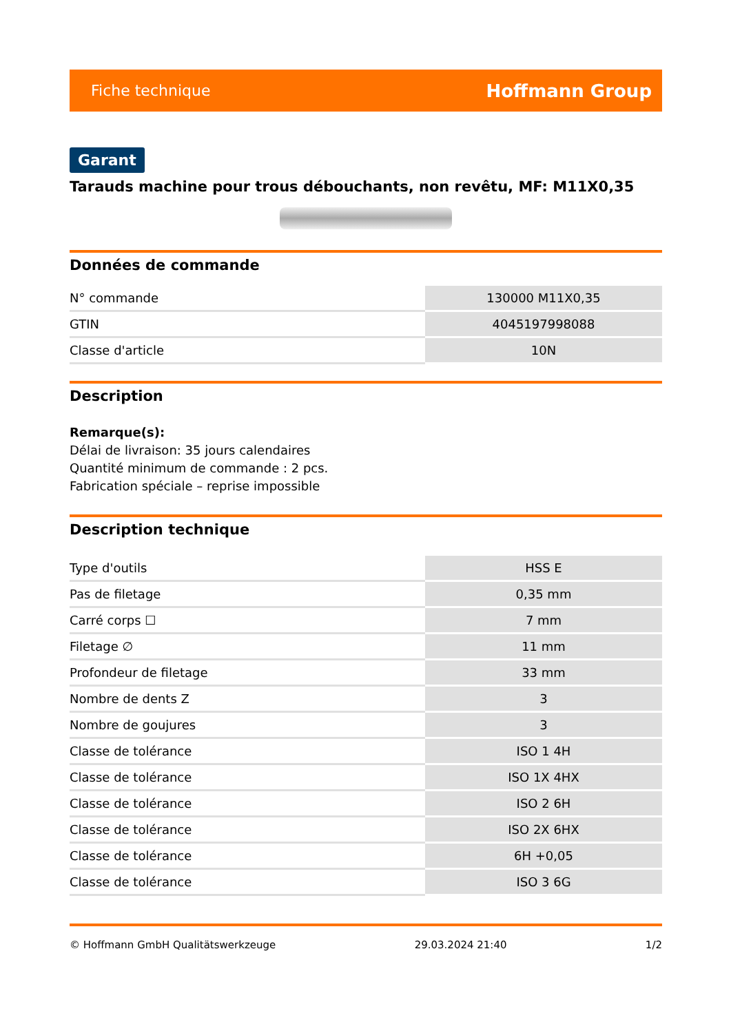Fiche technique Hoffmann Group
Garant
Tarauds machine pour trous débouchants, non revêtu, MF: M11X0,35
Données de commande
| N° commande | 130000 M11X0,35 |
| GTIN | 4045197998088 |
| Classe d'article | 10N |
Description
Remarque(s):
Délai de livraison: 35 jours calendaires
Quantité minimum de commande : 2 pcs.
Fabrication spéciale – reprise impossible
Description technique
| Type d'outils | HSS E |
| Pas de filetage | 0,35 mm |
| Carré corps ☐ | 7 mm |
| Filetage ∅ | 11 mm |
| Profondeur de filetage | 33 mm |
| Nombre de dents Z | 3 |
| Nombre de goujures | 3 |
| Classe de tolérance | ISO 1 4H |
| Classe de tolérance | ISO 1X 4HX |
| Classe de tolérance | ISO 2 6H |
| Classe de tolérance | ISO 2X 6HX |
| Classe de tolérance | 6H +0,05 |
| Classe de tolérance | ISO 3 6G |
© Hoffmann GmbH Qualitätswerkzeuge 29.03.2024 21:40 1/2